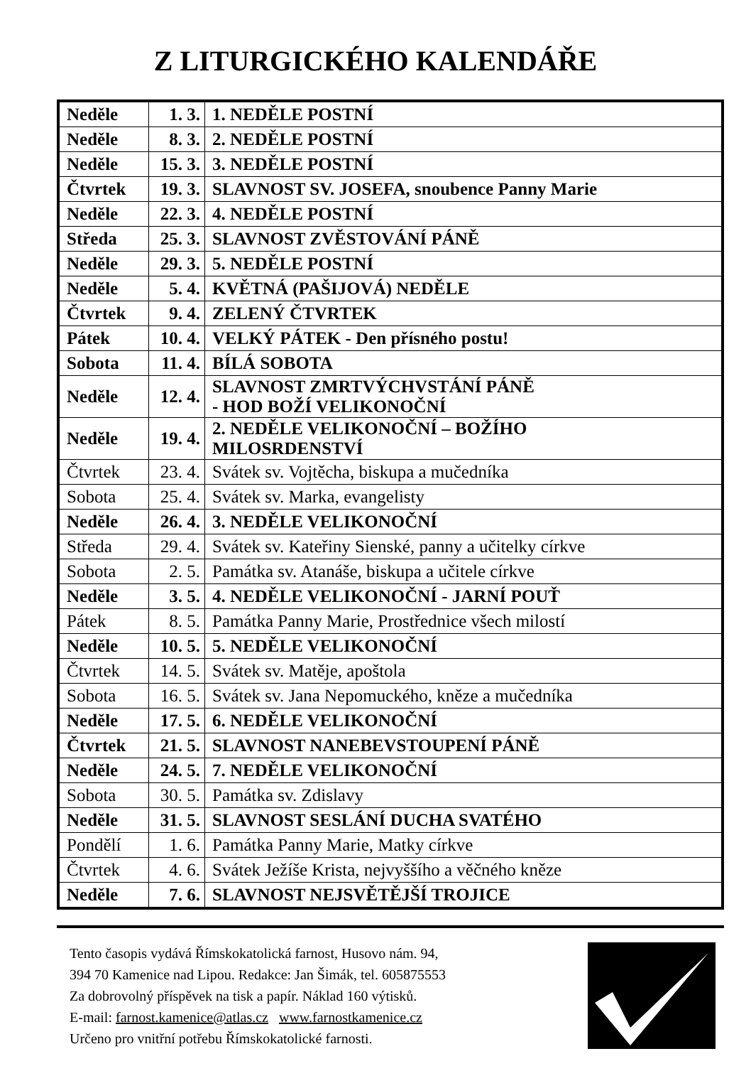Z LITURGICKÉHO KALENDÁŘE
| Neděle | 1. 3. | 1. NEDĚLE POSTNÍ |
| Neděle | 8. 3. | 2. NEDĚLE POSTNÍ |
| Neděle | 15. 3. | 3. NEDĚLE POSTNÍ |
| Čtvrtek | 19. 3. | SLAVNOST SV. JOSEFA, snoubence Panny Marie |
| Neděle | 22. 3. | 4. NEDĚLE POSTNÍ |
| Středa | 25. 3. | SLAVNOST ZVĚSTOVÁNÍ PÁNĚ |
| Neděle | 29. 3. | 5. NEDĚLE POSTNÍ |
| Neděle | 5. 4. | KVĚTNÁ (PAŠIJOVÁ) NEDĚLE |
| Čtvrtek | 9. 4. | ZELENÝ ČTVRTEK |
| Pátek | 10. 4. | VELKÝ PÁTEK - Den přísného postu! |
| Sobota | 11. 4. | BÍLÁ SOBOTA |
| Neděle | 12. 4. | SLAVNOST ZMRTVÝCHVSTÁNÍ PÁNĚ - HOD BOŽÍ VELIKONOČNÍ |
| Neděle | 19. 4. | 2. NEDĚLE VELIKONOČNÍ – BOŽÍHO MILOSRDENSTVÍ |
| Čtvrtek | 23. 4. | Svátek sv. Vojtěcha, biskupa a mučedníka |
| Sobota | 25. 4. | Svátek sv. Marka, evangelisty |
| Neděle | 26. 4. | 3. NEDĚLE VELIKONOČNÍ |
| Středa | 29. 4. | Svátek sv. Kateřiny Sienské, panny a učitelky církve |
| Sobota | 2. 5. | Památka sv. Atanáše, biskupa a učitele církve |
| Neděle | 3. 5. | 4. NEDĚLE VELIKONOČNÍ - JARNÍ POUŤ |
| Pátek | 8. 5. | Památka Panny Marie, Prostřednice všech milostí |
| Neděle | 10. 5. | 5. NEDĚLE VELIKONOČNÍ |
| Čtvrtek | 14. 5. | Svátek sv. Matěje, apoštola |
| Sobota | 16. 5. | Svátek sv. Jana Nepomuckého, kněze a mučedníka |
| Neděle | 17. 5. | 6. NEDĚLE VELIKONOČNÍ |
| Čtvrtek | 21. 5. | SLAVNOST NANEBEVSTOUPENÍ PÁNĚ |
| Neděle | 24. 5. | 7. NEDĚLE VELIKONOČNÍ |
| Sobota | 30. 5. | Památka sv. Zdislavy |
| Neděle | 31. 5. | SLAVNOST SESLÁNÍ DUCHA SVATÉHO |
| Pondělí | 1. 6. | Památka Panny Marie, Matky církve |
| Čtvrtek | 4. 6. | Svátek Ježíše Krista, nejvyššího a věčného kněze |
| Neděle | 7. 6. | SLAVNOST NEJSVĚTĚJŠÍ TROJICE |
Tento časopis vydává Římskokatolická farnost, Husovo nám. 94,
394 70 Kamenice nad Lipou. Redakce: Jan Šimák, tel. 605875553
Za dobrovolný příspěvek na tisk a papír. Náklad 160 výtisků.
E-mail: farnost.kamenice@atlas.cz www.farnostkamenice.cz
Určeno pro vnitřní potřebu Římskokatolické farnosti.